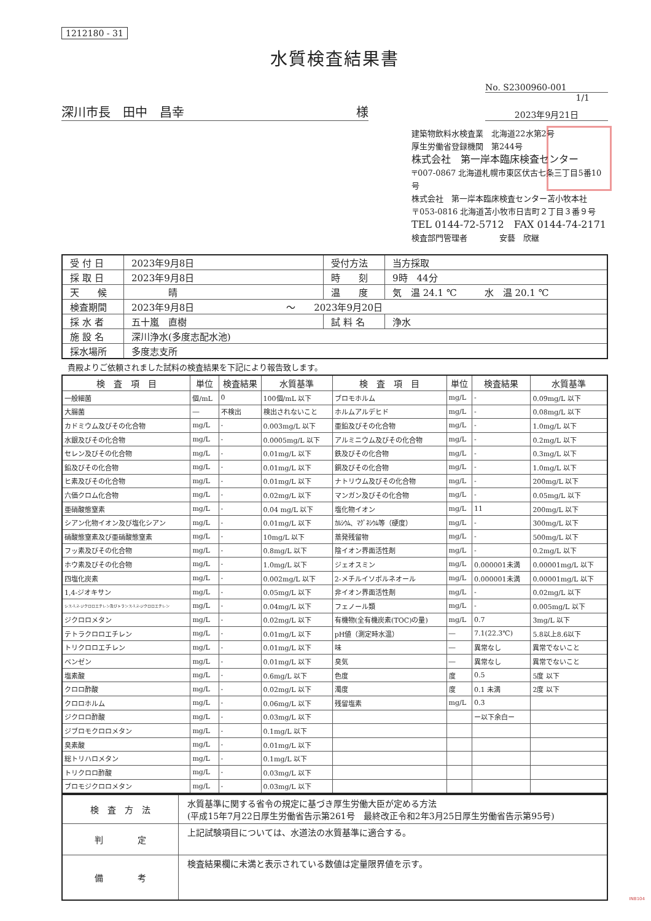1212180 - 31
水質検査結果書
No. S2300960-001
1/1
深川市長　田中　昌幸 様
2023年9月21日
建築物飲料水検査業　北海道22水第2号
厚生労働省登録機関　第244号
株式会社　第一岸本臨床検査センター
〒007-0867 北海道札幌市東区伏古七条三丁目5番10号
株式会社　第一岸本臨床検査センター苫小牧本社
〒053-0816 北海道苫小牧市日吉町２丁目３番９号
TEL 0144-72-5712　FAX 0144-74-2171
検査部門管理者　　　　安藝　欣継
| 受 付 日 | 2023年9月8日 | 受付方法 | 当方採取 |
| 採 取 日 | 2023年9月8日 | 時 刻 | 9時 44分 |
| 天 候 | 晴 | 温 度 | 気 温 24.1 ℃ 水 温 20.1 ℃ |
| 検査期間 | 2023年9月8日 ～ 2023年9月20日 | | |
| 採 水 者 | 五十嵐 直樹 | 試 料 名 | 浄水 |
| 施 設 名 | 深川浄水(多度志配水池) | | |
| 採水場所 | 多度志支所 | | |
貴殿よりご依頼されました試料の検査結果を下記により報告致します。
| 検 査 項 目 | 単位 | 検査結果 | 水質基準 | 検 査 項 目 | 単位 | 検査結果 | 水質基準 |
| --- | --- | --- | --- | --- | --- | --- | --- |
| 一般細菌 | 個/mL | 0 | 100個/mL 以下 | ブロモホルム | mg/L | - | 0.09mg/L 以下 |
| 大腸菌 | ― | 不検出 | 検出されないこと | ホルムアルデヒド | mg/L | - | 0.08mg/L 以下 |
| カドミウム及びその化合物 | mg/L | - | 0.003mg/L 以下 | 亜鉛及びその化合物 | mg/L | - | 1.0mg/L 以下 |
| 水銀及びその化合物 | mg/L | - | 0.0005mg/L 以下 | アルミニウム及びその化合物 | mg/L | - | 0.2mg/L 以下 |
| セレン及びその化合物 | mg/L | - | 0.01mg/L 以下 | 鉄及びその化合物 | mg/L | - | 0.3mg/L 以下 |
| 鉛及びその化合物 | mg/L | - | 0.01mg/L 以下 | 銅及びその化合物 | mg/L | - | 1.0mg/L 以下 |
| ヒ素及びその化合物 | mg/L | - | 0.01mg/L 以下 | ナトリウム及びその化合物 | mg/L | - | 200mg/L 以下 |
| 六価クロム化合物 | mg/L | - | 0.02mg/L 以下 | マンガン及びその化合物 | mg/L | - | 0.05mg/L 以下 |
| 亜硝酸態窒素 | mg/L | - | 0.04 mg/L 以下 | 塩化物イオン | mg/L | 11 | 200mg/L 以下 |
| シアン化物イオン及び塩化シアン | mg/L | - | 0.01mg/L 以下 | ｶﾙｼｳﾑ、ﾏｸﾞﾈｼｳﾑ等（硬度） | mg/L | - | 300mg/L 以下 |
| 硝酸態窒素及び亜硝酸態窒素 | mg/L | - | 10mg/L 以下 | 蒸発残留物 | mg/L | - | 500mg/L 以下 |
| フッ素及びその化合物 | mg/L | - | 0.8mg/L 以下 | 陰イオン界面活性剤 | mg/L | - | 0.2mg/L 以下 |
| ホウ素及びその化合物 | mg/L | - | 1.0mg/L 以下 | ジェオスミン | mg/L | 0.000001未満 | 0.00001mg/L 以下 |
| 四塩化炭素 | mg/L | - | 0.002mg/L 以下 | 2-メチルイソボルネオール | mg/L | 0.000001未満 | 0.00001mg/L 以下 |
| 1,4-ジオキサン | mg/L | - | 0.05mg/L 以下 | 非イオン界面活性剤 | mg/L | - | 0.02mg/L 以下 |
| シス-1,2-ジクロロエチレン及びトランス-1,2-ジクロロエチレン | mg/L | - | 0.04mg/L 以下 | フェノール類 | mg/L | - | 0.005mg/L 以下 |
| ジクロロメタン | mg/L | - | 0.02mg/L 以下 | 有機物(全有機炭素(TOC)の量) | mg/L | 0.7 | 3mg/L 以下 |
| テトラクロロエチレン | mg/L | - | 0.01mg/L 以下 | pH値（測定時水温） | ― | 7.1(22.3℃) | 5.8以上8.6以下 |
| トリクロロエチレン | mg/L | - | 0.01mg/L 以下 | 味 | ― | 異常なし | 異常でないこと |
| ベンゼン | mg/L | - | 0.01mg/L 以下 | 臭気 | ― | 異常なし | 異常でないこと |
| 塩素酸 | mg/L | - | 0.6mg/L 以下 | 色度 | 度 | 0.5 | 5度 以下 |
| クロロ酢酸 | mg/L | - | 0.02mg/L 以下 | 濁度 | 度 | 0.1 未満 | 2度 以下 |
| クロロホルム | mg/L | - | 0.06mg/L 以下 | 残留塩素 | mg/L | 0.3 | |
| ジクロロ酢酸 | mg/L | - | 0.03mg/L 以下 | | | ー以下余白ー | |
| ジブロモクロロメタン | mg/L | - | 0.1mg/L 以下 | | | | |
| 臭素酸 | mg/L | - | 0.01mg/L 以下 | | | | |
| 総トリハロメタン | mg/L | - | 0.1mg/L 以下 | | | | |
| トリクロロ酢酸 | mg/L | - | 0.03mg/L 以下 | | | | |
| ブロモジクロロメタン | mg/L | - | 0.03mg/L 以下 | | | | |
| 検 査 方 法 | 水質基準に関する省令の規定に基づき厚生労働大臣が定める方法 (平成15年7月22日厚生労働省告示第261号 最終改正令和2年3月25日厚生労働省告示第95号) |
| 判 定 | 上記試験項目については、水道法の水質基準に適合する。 |
| 備 考 | 検査結果欄に未満と表示されている数値は定量限界値を示す。 |
INB104